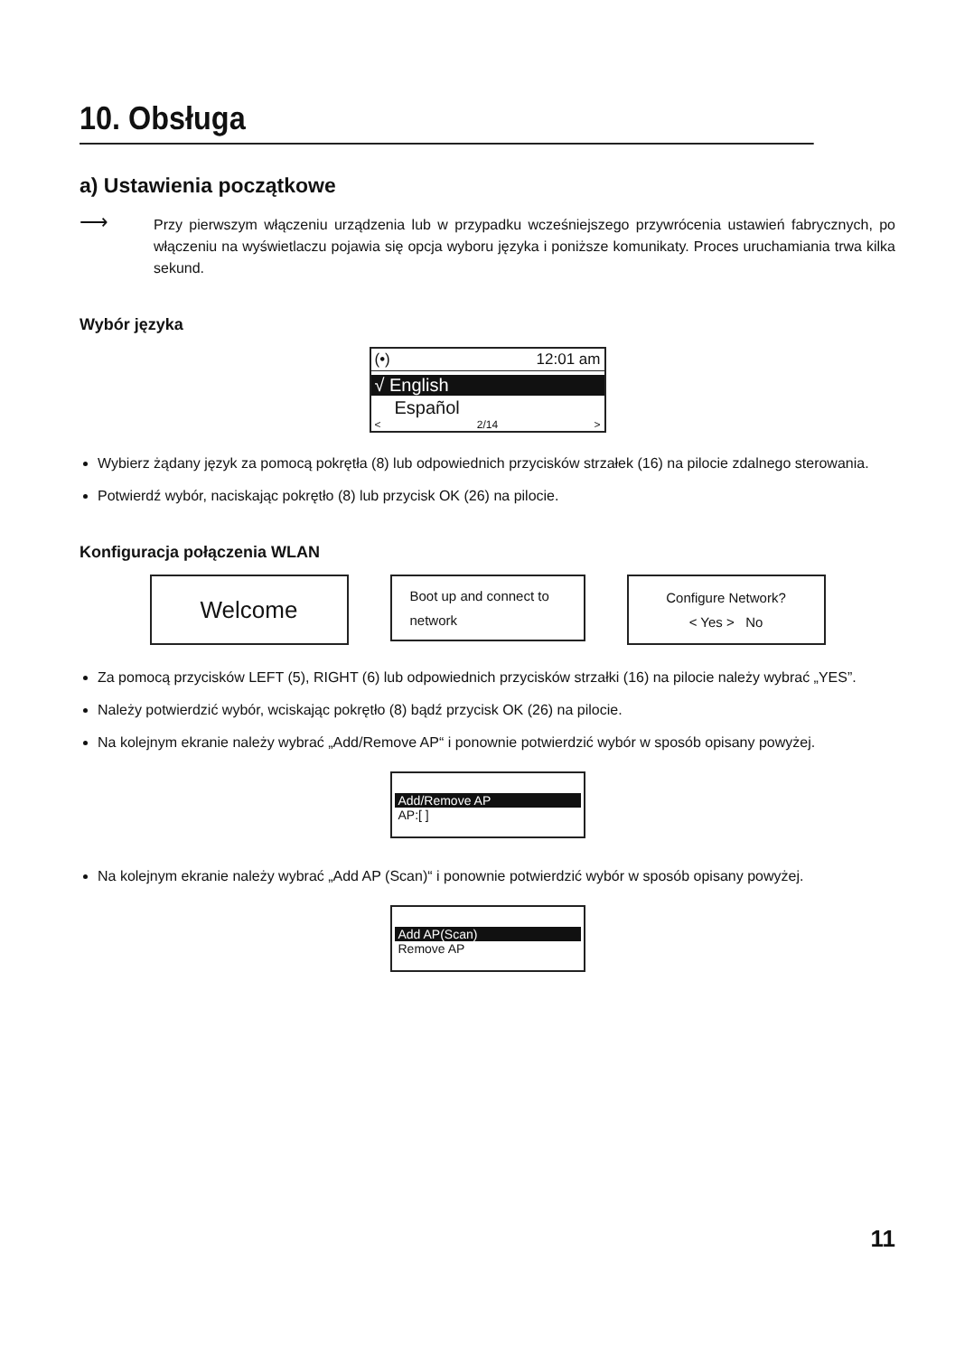10. Obsługa
a) Ustawienia początkowe
⟶
Przy pierwszym włączeniu urządzenia lub w przypadku wcześniejszego przywrócenia ustawień fabrycznych, po włączeniu na wyświetlaczu pojawia się opcja wyboru języka i poniższe komunikaty. Proces uruchamiania trwa kilka sekund.
Wybór języka
(•) 12:01 am
√ English
Español
< 2/14 >
Wybierz żądany język za pomocą pokrętła (8) lub odpowiednich przycisków strzałek (16) na pilocie zdalnego sterowania.
Potwierdź wybór, naciskając pokrętło (8) lub przycisk OK (26) na pilocie.
Konfiguracja połączenia WLAN
Welcome
Boot up and connect to
network
Configure Network?
< Yes > No
Za pomocą przycisków LEFT (5), RIGHT (6) lub odpowiednich przycisków strzałki (16) na pilocie należy wybrać „YES”.
Należy potwierdzić wybór, wciskając pokrętło (8) bądź przycisk OK (26) na pilocie.
Na kolejnym ekranie należy wybrać „Add/Remove AP“ i ponownie potwierdzić wybór w sposób opisany powyżej.
Add/Remove AP
AP:[ ]
Na kolejnym ekranie należy wybrać „Add AP (Scan)“ i ponownie potwierdzić wybór w sposób opisany powyżej.
Add AP(Scan)
Remove AP
11